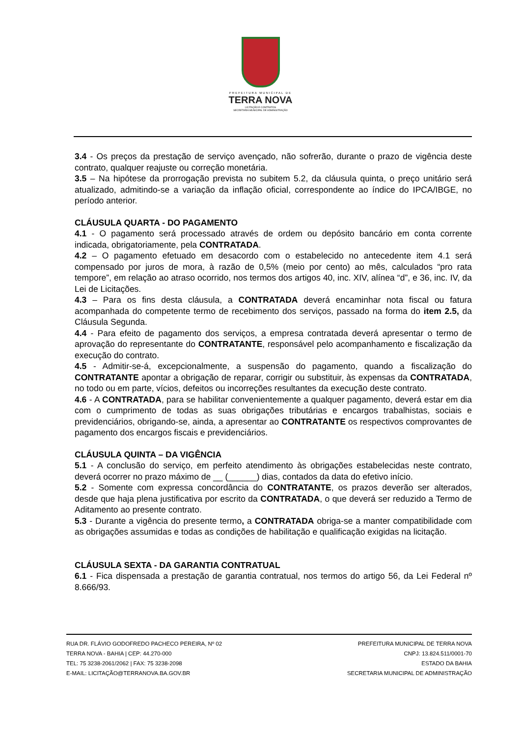PREFEITURA MUNICIPAL DE
TERRA NOVA
LICITAÇÃO E CONTRATOS
SECRETARIA MUNICIPAL DE ADMINISTRAÇÃO
3.4 - Os preços da prestação de serviço avençado, não sofrerão, durante o prazo de vigência deste contrato, qualquer reajuste ou correção monetária.
3.5 – Na hipótese da prorrogação prevista no subitem 5.2, da cláusula quinta, o preço unitário será atualizado, admitindo-se a variação da inflação oficial, correspondente ao índice do IPCA/IBGE, no período anterior.
CLÁUSULA QUARTA - DO PAGAMENTO
4.1 - O pagamento será processado através de ordem ou depósito bancário em conta corrente indicada, obrigatoriamente, pela CONTRATADA.
4.2 – O pagamento efetuado em desacordo com o estabelecido no antecedente item 4.1 será compensado por juros de mora, à razão de 0,5% (meio por cento) ao mês, calculados “pro rata tempore”, em relação ao atraso ocorrido, nos termos dos artigos 40, inc. XIV, alínea “d”, e 36, inc. IV, da Lei de Licitações.
4.3 – Para os fins desta cláusula, a CONTRATADA deverá encaminhar nota fiscal ou fatura acompanhada do competente termo de recebimento dos serviços, passado na forma do item 2.5, da Cláusula Segunda.
4.4 - Para efeito de pagamento dos serviços, a empresa contratada deverá apresentar o termo de aprovação do representante do CONTRATANTE, responsável pelo acompanhamento e fiscalização da execução do contrato.
4.5 - Admitir-se-á, excepcionalmente, a suspensão do pagamento, quando a fiscalização do CONTRATANTE apontar a obrigação de reparar, corrigir ou substituir, às expensas da CONTRATADA, no todo ou em parte, vícios, defeitos ou incorreções resultantes da execução deste contrato.
4.6 - A CONTRATADA, para se habilitar convenientemente a qualquer pagamento, deverá estar em dia com o cumprimento de todas as suas obrigações tributárias e encargos trabalhistas, sociais e previdenciários, obrigando-se, ainda, a apresentar ao CONTRATANTE os respectivos comprovantes de pagamento dos encargos fiscais e previdenciários.
CLÁUSULA QUINTA – DA VIGÊNCIA
5.1 - A conclusão do serviço, em perfeito atendimento às obrigações estabelecidas neste contrato, deverá ocorrer no prazo máximo de __ (______) dias, contados da data do efetivo início.
5.2 - Somente com expressa concordância do CONTRATANTE, os prazos deverão ser alterados, desde que haja plena justificativa por escrito da CONTRATADA, o que deverá ser reduzido a Termo de Aditamento ao presente contrato.
5.3 - Durante a vigência do presente termo, a CONTRATADA obriga-se a manter compatibilidade com as obrigações assumidas e todas as condições de habilitação e qualificação exigidas na licitação.
CLÁUSULA SEXTA - DA GARANTIA CONTRATUAL
6.1 - Fica dispensada a prestação de garantia contratual, nos termos do artigo 56, da Lei Federal nº 8.666/93.
RUA DR. FLÁVIO GODOFREDO PACHECO PEREIRA, Nº 02
TERRA NOVA - BAHIA | CEP: 44.270-000
TEL: 75 3238-2061/2062 | FAX: 75 3238-2098
E-MAIL: LICITAÇÃO@TERRANOVA.BA.GOV.BR
PREFEITURA MUNICIPAL DE TERRA NOVA
CNPJ: 13.824.511/0001-70
ESTADO DA BAHIA
SECRETARIA MUNICIPAL DE ADMINISTRAÇÃO